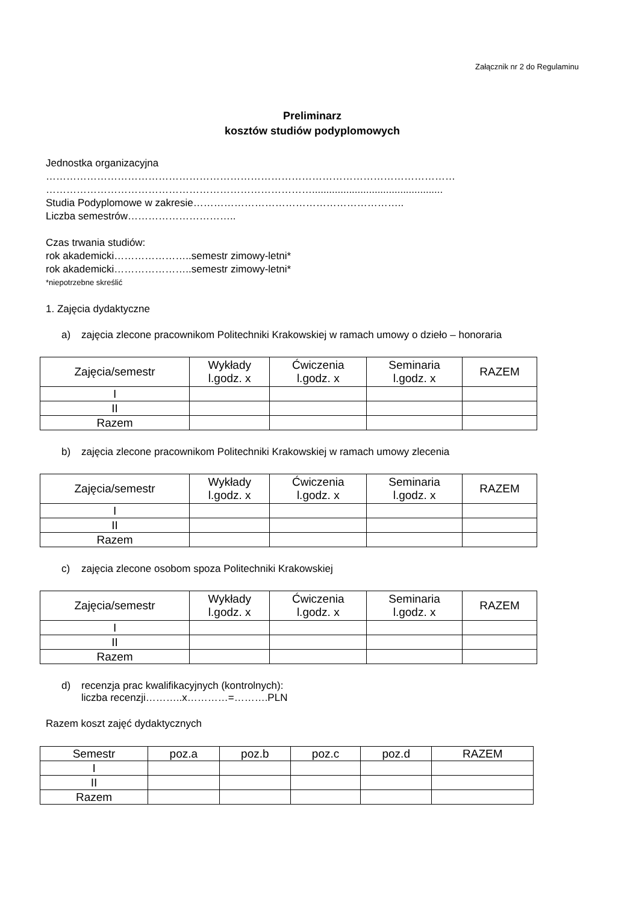Załącznik nr 2 do Regulaminu
Preliminarz
kosztów studiów podyplomowych
Jednostka organizacyjna
…………………………………………………………………………………………………………
……………………………………………………………………..............................................
Studia Podyplomowe w zakresie……………………………………………………..
Liczba semestrów…………………………..
Czas trwania studiów:
rok akademicki…………………..semestr zimowy-letni*
rok akademicki…………………..semestr zimowy-letni*
*niepotrzebne skreślić
1. Zajęcia dydaktyczne
a) zajęcia zlecone pracownikom Politechniki Krakowskiej w ramach umowy o dzieło – honoraria
| Zajęcia/semestr | Wykłady l.godz. x | Ćwiczenia l.godz. x | Seminaria l.godz. x | RAZEM |
| --- | --- | --- | --- | --- |
| I | | | | |
| II | | | | |
| Razem | | | | |
b) zajęcia zlecone pracownikom Politechniki Krakowskiej w ramach umowy zlecenia
| Zajęcia/semestr | Wykłady l.godz. x | Ćwiczenia l.godz. x | Seminaria l.godz. x | RAZEM |
| --- | --- | --- | --- | --- |
| I | | | | |
| II | | | | |
| Razem | | | | |
c) zajęcia zlecone osobom spoza Politechniki Krakowskiej
| Zajęcia/semestr | Wykłady l.godz. x | Ćwiczenia l.godz. x | Seminaria l.godz. x | RAZEM |
| --- | --- | --- | --- | --- |
| I | | | | |
| II | | | | |
| Razem | | | | |
d) recenzja prac kwalifikacyjnych (kontrolnych):
liczba recenzji………..x…………=……….PLN
Razem koszt zajęć dydaktycznych
| Semestr | poz.a | poz.b | poz.c | poz.d | RAZEM |
| --- | --- | --- | --- | --- | --- |
| I | | | | | |
| II | | | | | |
| Razem | | | | | |